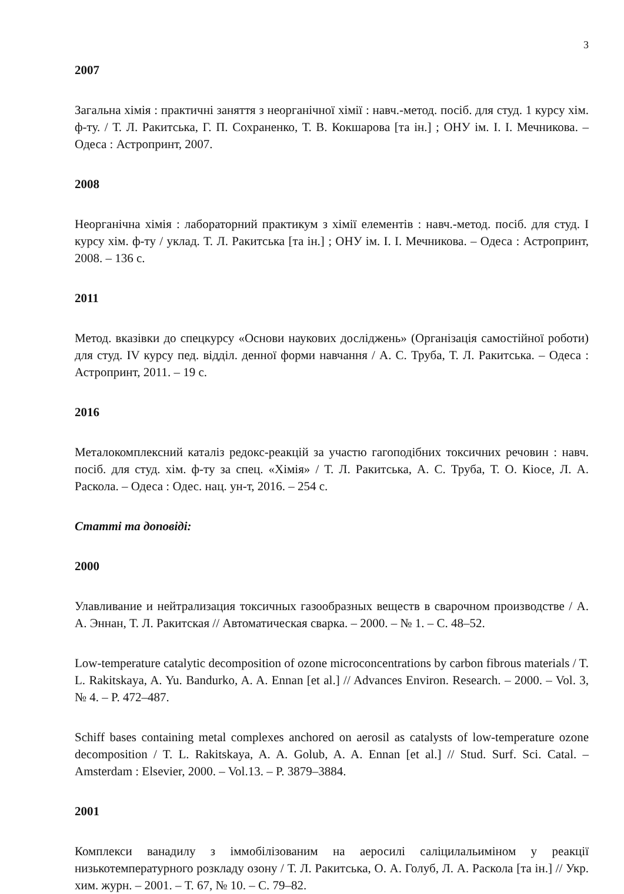3
2007
Загальна хімія : практичні заняття з неорганічної хімії : навч.-метод. посіб. для студ. 1 курсу хім. ф-ту. / Т. Л. Ракитська, Г. П. Сохраненко, Т. В. Кокшарова [та ін.] ; ОНУ ім. І. І. Мечникова. – Одеса : Астропринт, 2007.
2008
Неорганічна хімія : лабораторний практикум з хімії елементів : навч.-метод. посіб. для студ. І курсу хім. ф-ту / уклад. Т. Л. Ракитська [та ін.] ; ОНУ ім. І. І. Мечникова. – Одеса : Астропринт, 2008. – 136 с.
2011
Метод. вказівки до спецкурсу «Основи наукових досліджень» (Організація самостійної роботи) для студ. IV курсу пед. відділ. денної форми навчання / А. С. Труба, Т. Л. Ракитська. – Одеса : Астропринт, 2011. – 19 с.
2016
Металокомплексний каталіз редокс-реакцій за участю гагоподібних токсичних речовин : навч. посіб. для студ. хім. ф-ту за спец. «Хімія» / Т. Л. Ракитська, А. С. Труба, Т. О. Кіосе, Л. А. Раскола. – Одеса : Одес. нац. ун-т, 2016. – 254 с.
Статті та доповіді:
2000
Улавливание и нейтрализация токсичных газообразных веществ в сварочном производстве / А. А. Эннан, Т. Л. Ракитская // Автоматическая сварка. – 2000. – № 1. – С. 48–52.
Low-temperature catalytic decomposition of ozone microconcentrations by carbon fibrous materials / T. L. Rakitskaya, A. Yu. Bandurko, A. A. Ennan [et al.] // Advances Environ. Research. – 2000. – Vol. 3, № 4. – P. 472–487.
Schiff bases containing metal complexes anchored on aerosil as catalysts of low-temperature ozone decomposition / T. L. Rakitskaya, A. A. Golub, A. A. Ennan [et al.] // Stud. Surf. Sci. Catal. – Amsterdam : Elsevier, 2000. – Vol.13. – P. 3879–3884.
2001
Комплекси ванадилу з іммобілізованим на аеросилі саліцилальиміном у реакції низькотемпературного розкладу озону / Т. Л. Ракитська, О. А. Голуб, Л. А. Раскола [та ін.] // Укр. хим. журн. – 2001. – Т. 67, № 10. – С. 79–82.